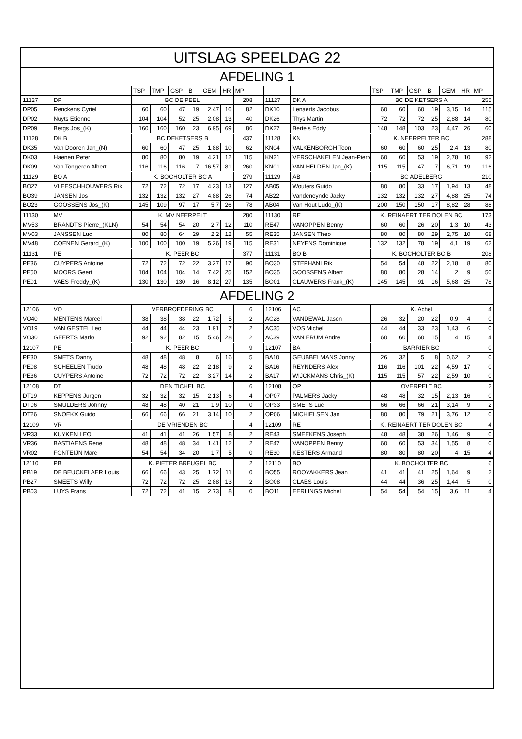UITSLAG SPEELDAG 22
AFDELING 1
| | | TSP | TMP | GSP | B | GEM | HR | MP | | | | TSP | TMP | GSP | B | GEM | HR | MP |
| --- | --- | --- | --- | --- | --- | --- | --- | --- | --- | --- | --- | --- | --- | --- | --- | --- | --- | --- |
| 11127 | DP | BC DE PEEL | | | | | | 208 | | 11127 | DK A | BC DE KETSERS A | | | | | | 255 |
| DP05 | Renckens Cyriel | 60 | 60 | 47 | 19 | 2,47 | 16 | 82 | | DK10 | Lenaerts Jacobus | 60 | 60 | 60 | 19 | 3,15 | 14 | 115 |
| DP02 | Nuyts Etienne | 104 | 104 | 52 | 25 | 2,08 | 13 | 40 | | DK26 | Thys Martin | 72 | 72 | 72 | 25 | 2,88 | 14 | 80 |
| DP09 | Bergs Jos_(K) | 160 | 160 | 160 | 23 | 6,95 | 69 | 86 | | DK27 | Bertels Eddy | 148 | 148 | 103 | 23 | 4,47 | 26 | 60 |
| 11128 | DK B | BC DEKETSERS B | | | | | | 437 | | 11128 | KN | K. NEERPELTER BC | | | | | | 288 |
| DK35 | Van Dooren Jan_(N) | 60 | 60 | 47 | 25 | 1,88 | 10 | 62 | | KN04 | VALKENBORGH Toon | 60 | 60 | 60 | 25 | 2,4 | 13 | 80 |
| DK03 | Haenen Peter | 80 | 80 | 80 | 19 | 4,21 | 12 | 115 | | KN21 | VERSCHAKELEN Jean-Pierre | 60 | 60 | 53 | 19 | 2,78 | 10 | 92 |
| DK09 | Van Tongeren Albert | 116 | 116 | 116 | 7 | 16,57 | 81 | 260 | | KN01 | VAN HELDEN Jan_(K) | 115 | 115 | 47 | 7 | 6,71 | 19 | 116 |
| 11129 | BO A | K. BOCHOLTER BC A | | | | | | 279 | | 11129 | AB | BC ADELBERG | | | | | | 210 |
| BO27 | VLEESCHHOUWERS Rik | 72 | 72 | 72 | 17 | 4,23 | 13 | 127 | | AB05 | Wouters Guido | 80 | 80 | 33 | 17 | 1,94 | 13 | 48 |
| BO39 | JANSEN Jos | 132 | 132 | 132 | 27 | 4,88 | 26 | 74 | | AB22 | Vandeneynde Jacky | 132 | 132 | 132 | 27 | 4,88 | 25 | 74 |
| BO23 | GOOSSENS Jos_(K) | 145 | 109 | 97 | 17 | 5,7 | 26 | 78 | | AB04 | Van Hout Ludo_(K) | 200 | 150 | 150 | 17 | 8,82 | 28 | 88 |
| 11130 | MV | K. MV NEERPELT | | | | | | 280 | | 11130 | RE | K. REINAERT TER DOLEN BC | | | | | | 173 |
| MV53 | BRANDTS Pierre_(KLN) | 54 | 54 | 54 | 20 | 2,7 | 12 | 110 | | RE47 | VANOPPEN Benny | 60 | 60 | 26 | 20 | 1,3 | 10 | 43 |
| MV03 | JANSSEN Luc | 80 | 80 | 64 | 29 | 2,2 | 12 | 55 | | RE35 | JANSEN Theo | 80 | 80 | 80 | 29 | 2,75 | 10 | 68 |
| MV48 | COENEN Gerard_(K) | 100 | 100 | 100 | 19 | 5,26 | 19 | 115 | | RE31 | NEYENS Dominique | 132 | 132 | 78 | 19 | 4,1 | 19 | 62 |
| 11131 | PE | K. PEER BC | | | | | | 377 | | 11131 | BO B | K. BOCHOLTER BC B | | | | | | 208 |
| PE36 | CUYPERS Antoine | 72 | 72 | 72 | 22 | 3,27 | 17 | 90 | | BO30 | STEPHANI Rik | 54 | 54 | 48 | 22 | 2,18 | 8 | 80 |
| PE50 | MOORS Geert | 104 | 104 | 104 | 14 | 7,42 | 25 | 152 | | BO35 | GOOSSENS Albert | 80 | 80 | 28 | 14 | 2 | 9 | 50 |
| PE01 | VAES Freddy_(K) | 130 | 130 | 130 | 16 | 8,12 | 27 | 135 | | BO01 | CLAUWERS Frank_(K) | 145 | 145 | 91 | 16 | 5,68 | 25 | 78 |
AFDELING 2
| 12106 | VO | VERBROEDERING BC | | | | | | 6 | | 12106 | AC | K. Achel | | | | | | 4 |
| VO40 | MENTENS Marcel | 38 | 38 | 38 | 22 | 1,72 | 5 | 2 | | AC28 | VANDEWAL Jason | 26 | 32 | 20 | 22 | 0,9 | 4 | 0 |
| VO19 | VAN GESTEL Leo | 44 | 44 | 44 | 23 | 1,91 | 7 | 2 | | AC35 | VOS Michel | 44 | 44 | 33 | 23 | 1,43 | 6 | 0 |
| VO30 | GEERTS Mario | 92 | 92 | 82 | 15 | 5,46 | 28 | 2 | | AC39 | VAN ERUM Andre | 60 | 60 | 60 | 15 | 4 | 15 | 4 |
| 12107 | PE | K. PEER BC | | | | | | 9 | | 12107 | BA | BARRIER BC | | | | | | 0 |
| PE30 | SMETS Danny | 48 | 48 | 48 | 8 | 6 | 16 | 5 | | BA10 | GEUBBELMANS Jonny | 26 | 32 | 5 | 8 | 0,62 | 2 | 0 |
| PE08 | SCHEELEN Trudo | 48 | 48 | 48 | 22 | 2,18 | 9 | 2 | | BA16 | REYNDERS Alex | 116 | 116 | 101 | 22 | 4,59 | 17 | 0 |
| PE36 | CUYPERS Antoine | 72 | 72 | 72 | 22 | 3,27 | 14 | 2 | | BA17 | WIJCKMANS Chris_(K) | 115 | 115 | 57 | 22 | 2,59 | 10 | 0 |
| 12108 | DT | DEN TICHEL BC | | | | | | 6 | | 12108 | OP | OVERPELT BC | | | | | | 2 |
| DT19 | KEPPENS Jurgen | 32 | 32 | 32 | 15 | 2,13 | 6 | 4 | | OP07 | PALMERS Jacky | 48 | 48 | 32 | 15 | 2,13 | 16 | 0 |
| DT06 | SMULDERS Johnny | 48 | 48 | 40 | 21 | 1,9 | 10 | 0 | | OP33 | SMETS Luc | 66 | 66 | 66 | 21 | 3,14 | 9 | 2 |
| DT26 | SNOEKX Guido | 66 | 66 | 66 | 21 | 3,14 | 10 | 2 | | OP06 | MICHIELSEN Jan | 80 | 80 | 79 | 21 | 3,76 | 12 | 0 |
| 12109 | VR | DE VRIENDEN BC | | | | | | 4 | | 12109 | RE | K. REINAERT TER DOLEN BC | | | | | | 4 |
| VR33 | KUYKEN LEO | 41 | 41 | 41 | 26 | 1,57 | 8 | 2 | | RE43 | SMEEKENS Joseph | 48 | 48 | 38 | 26 | 1,46 | 9 | 0 |
| VR36 | BASTIAENS Rene | 48 | 48 | 48 | 34 | 1,41 | 12 | 2 | | RE47 | VANOPPEN Benny | 60 | 60 | 53 | 34 | 1,55 | 8 | 0 |
| VR02 | FONTEIJN Marc | 54 | 54 | 34 | 20 | 1,7 | 5 | 0 | | RE30 | KESTERS Armand | 80 | 80 | 80 | 20 | 4 | 15 | 4 |
| 12110 | PB | K. PIETER BREUGEL BC | | | | | | 2 | | 12110 | BO | K. BOCHOLTER BC | | | | | | 6 |
| PB19 | DE BEUCKELAER Louis | 66 | 66 | 43 | 25 | 1,72 | 11 | 0 | | BO55 | ROOYAKKERS Jean | 41 | 41 | 41 | 25 | 1,64 | 9 | 2 |
| PB27 | SMEETS Willy | 72 | 72 | 72 | 25 | 2,88 | 13 | 2 | | BO08 | CLAES Louis | 44 | 44 | 36 | 25 | 1,44 | 5 | 0 |
| PB03 | LUYS Frans | 72 | 72 | 41 | 15 | 2,73 | 8 | 0 | | BO11 | EERLINGS Michel | 54 | 54 | 54 | 15 | 3,6 | 11 | 4 |